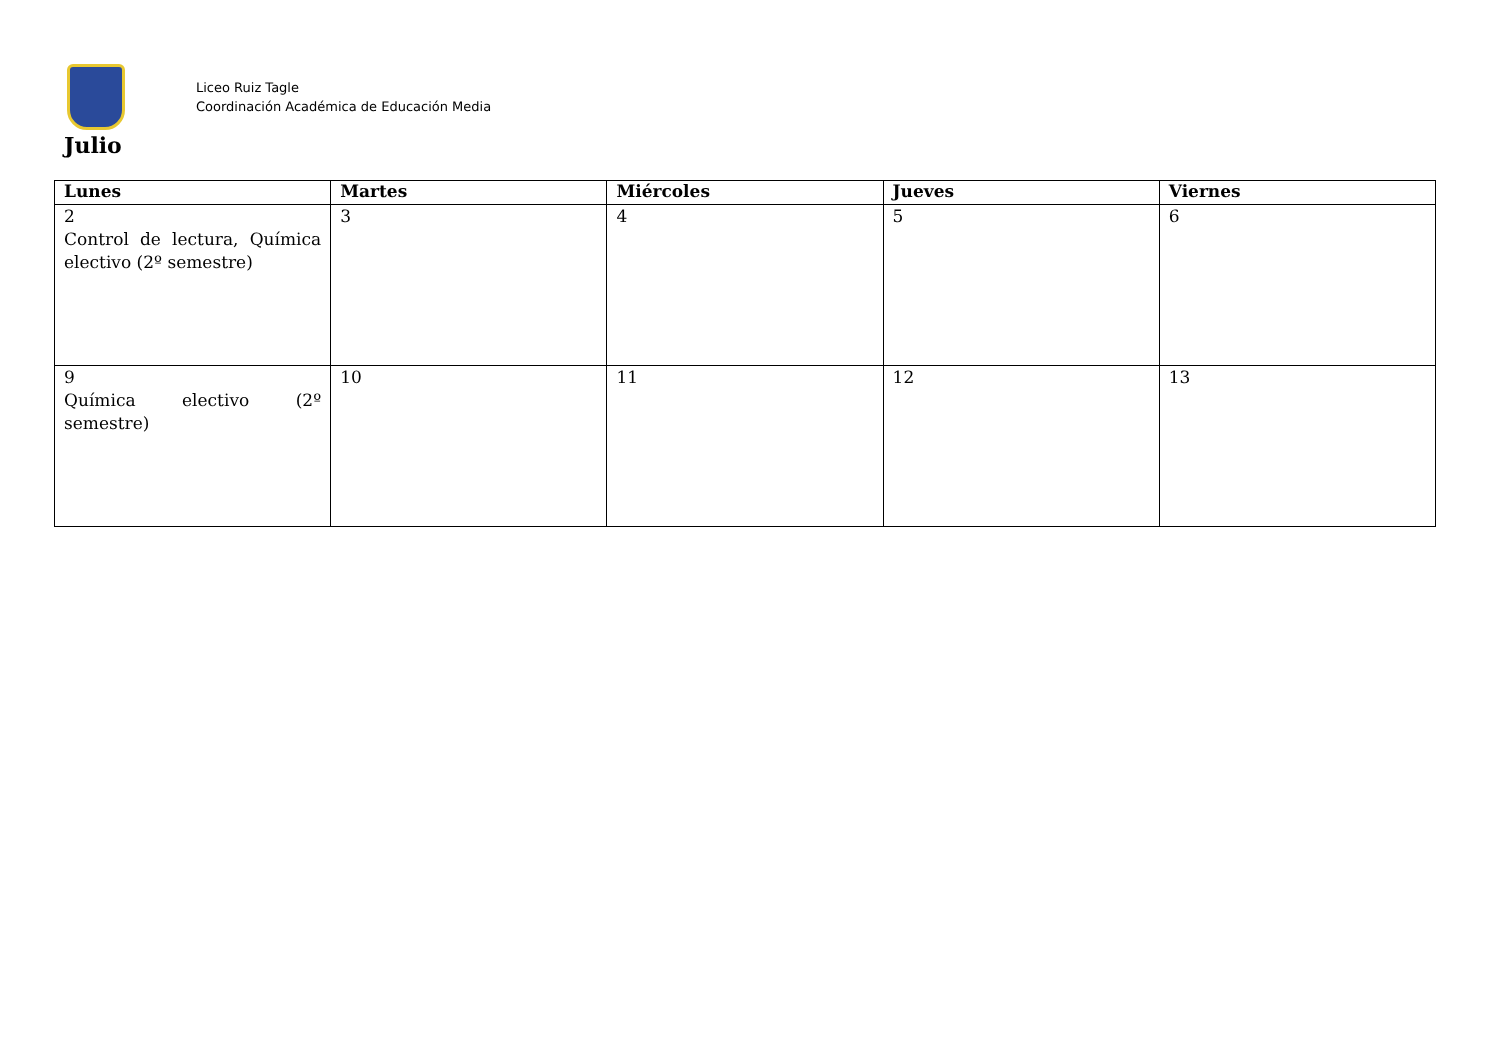Liceo Ruiz Tagle
Coordinación Académica de Educación Media
Julio
| Lunes | Martes | Miércoles | Jueves | Viernes |
| --- | --- | --- | --- | --- |
| 2 Control de lectura, Química electivo (2º semestre) | 3 | 4 | 5 | 6 |
| 9 Química electivo (2º semestre) | 10 | 11 | 12 | 13 |